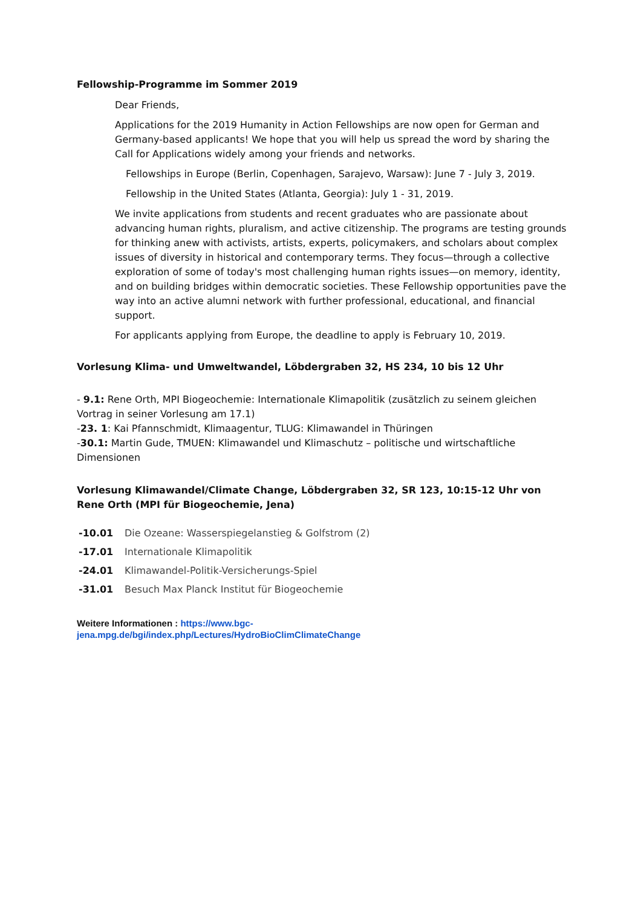Fellowship-Programme im Sommer 2019
Dear Friends,
Applications for the 2019 Humanity in Action Fellowships are now open for German and Germany-based applicants! We hope that you will help us spread the word by sharing the Call for Applications widely among your friends and networks.
Fellowships in Europe (Berlin, Copenhagen, Sarajevo, Warsaw): June 7 - July 3, 2019.
Fellowship in the United States (Atlanta, Georgia): July 1 - 31, 2019.
We invite applications from students and recent graduates who are passionate about advancing human rights, pluralism, and active citizenship. The programs are testing grounds for thinking anew with activists, artists, experts, policymakers, and scholars about complex issues of diversity in historical and contemporary terms. They focus—through a collective exploration of some of today's most challenging human rights issues—on memory, identity, and on building bridges within democratic societies. These Fellowship opportunities pave the way into an active alumni network with further professional, educational, and financial support.
For applicants applying from Europe, the deadline to apply is February 10, 2019.
Vorlesung Klima- und Umweltwandel, Löbdergraben 32, HS 234, 10 bis 12 Uhr
- 9.1: Rene Orth, MPI Biogeochemie: Internationale Klimapolitik (zusätzlich zu seinem gleichen Vortrag in seiner Vorlesung am 17.1)
-23. 1: Kai Pfannschmidt, Klimaagentur, TLUG: Klimawandel in Thüringen
-30.1: Martin Gude, TMUEN: Klimawandel und Klimaschutz – politische und wirtschaftliche Dimensionen
Vorlesung Klimawandel/Climate Change, Löbdergraben 32, SR 123, 10:15-12 Uhr von Rene Orth (MPI für Biogeochemie, Jena)
| -10.01 | Die Ozeane: Wasserspiegelanstieg & Golfstrom (2) |
| -17.01 | Internationale Klimapolitik |
| -24.01 | Klimawandel-Politik-Versicherungs-Spiel |
| -31.01 | Besuch Max Planck Institut für Biogeochemie |
Weitere Informationen : https://www.bgc-
jena.mpg.de/bgi/index.php/Lectures/HydroBioClimClimateChange